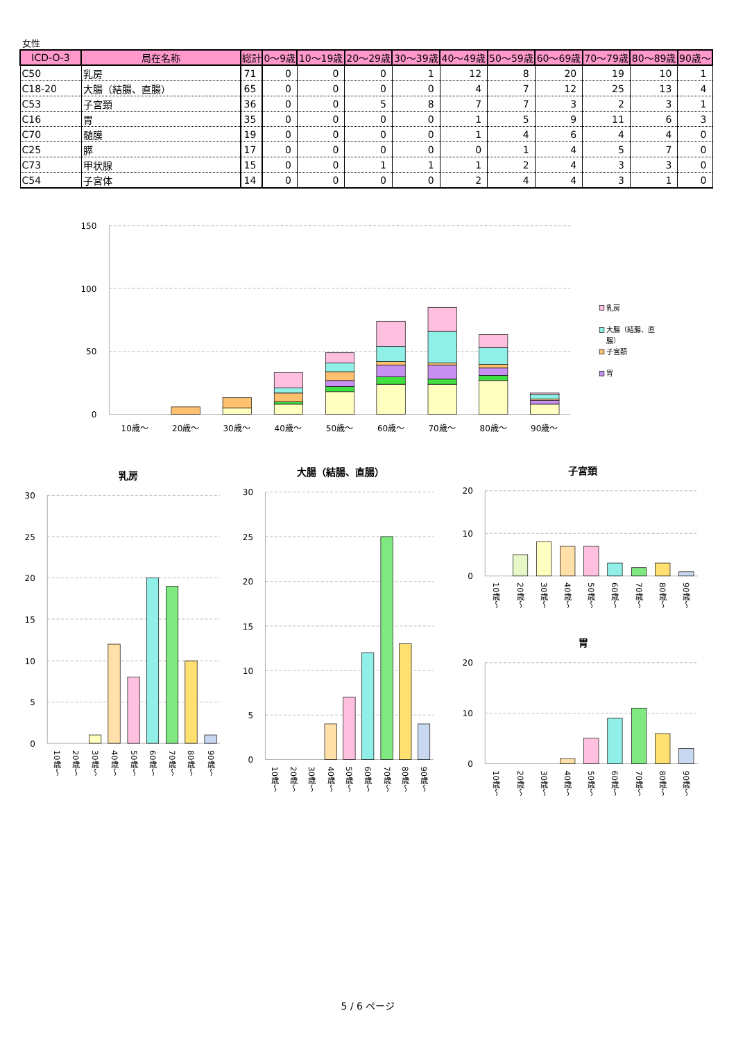女性
| ICD-O-3 | 局在名称 | 総計 | 0～9歳 | 10～19歳 | 20～29歳 | 30～39歳 | 40～49歳 | 50～59歳 | 60～69歳 | 70～79歳 | 80～89歳 | 90歳～ |
| --- | --- | --- | --- | --- | --- | --- | --- | --- | --- | --- | --- | --- |
| C50 | 乳房 | 71 | 0 | 0 | 0 | 1 | 12 | 8 | 20 | 19 | 10 | 1 |
| C18-20 | 大腸（結腸、直腸） | 65 | 0 | 0 | 0 | 0 | 4 | 7 | 12 | 25 | 13 | 4 |
| C53 | 子宮頚 | 36 | 0 | 0 | 5 | 8 | 7 | 7 | 3 | 2 | 3 | 1 |
| C16 | 胃 | 35 | 0 | 0 | 0 | 0 | 1 | 5 | 9 | 11 | 6 | 3 |
| C70 | 髄膜 | 19 | 0 | 0 | 0 | 0 | 1 | 4 | 6 | 4 | 4 | 0 |
| C25 | 膵 | 17 | 0 | 0 | 0 | 0 | 0 | 1 | 4 | 5 | 7 | 0 |
| C73 | 甲状腺 | 15 | 0 | 0 | 1 | 1 | 1 | 2 | 4 | 3 | 3 | 0 |
| C54 | 子宮体 | 14 | 0 | 0 | 0 | 0 | 2 | 4 | 4 | 3 | 1 | 0 |
150
100
50
0
10歳～
20歳～
30歳～
40歳～
50歳～
60歳～
70歳～
80歳～
90歳～
乳房
大腸（結腸、直
腸）
子宮頚
胃
乳房
大腸（結腸、直腸）
子宮頚
胃
30
25
20
15
10
5
0
30
25
20
15
10
5
0
20
10
0
20
10
0
10歳～
20歳～
30歳～
40歳～
50歳～
60歳～
70歳～
80歳～
90歳～
10歳～
20歳～
30歳～
40歳～
50歳～
60歳～
70歳～
80歳～
90歳～
10歳～
20歳～
30歳～
40歳～
50歳～
60歳～
70歳～
80歳～
90歳～
10歳～
20歳～
30歳～
40歳～
50歳～
60歳～
70歳～
80歳～
90歳～
5 / 6 ページ